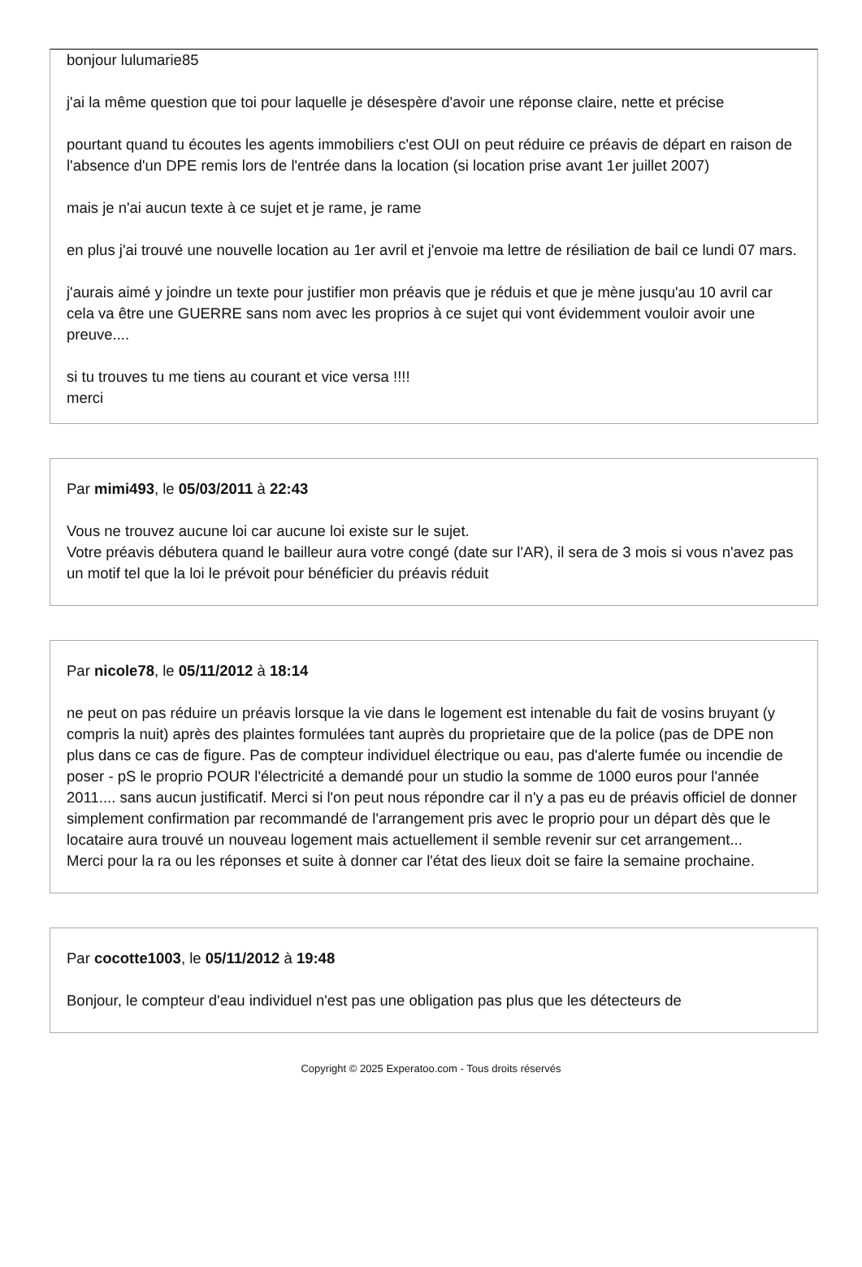bonjour lulumarie85
j'ai la même question que toi pour laquelle je désespère d'avoir une réponse claire, nette et précise
pourtant quand tu écoutes les agents immobiliers c'est OUI on peut réduire ce préavis de départ en raison de l'absence d'un DPE remis lors de l'entrée dans la location (si location prise avant 1er juillet 2007)
mais je n'ai aucun texte à ce sujet et je rame, je rame
en plus j'ai trouvé une nouvelle location au 1er avril et j'envoie ma lettre de résiliation de bail ce lundi 07 mars.
j'aurais aimé y joindre un texte pour justifier mon préavis que je réduis et que je mène jusqu'au 10 avril car cela va être une GUERRE sans nom avec les proprios à ce sujet qui vont évidemment vouloir avoir une preuve....
si tu trouves tu me tiens au courant et vice versa !!!!
merci
Par mimi493, le 05/03/2011 à 22:43
Vous ne trouvez aucune loi car aucune loi existe sur le sujet.
Votre préavis débutera quand le bailleur aura votre congé (date sur l'AR), il sera de 3 mois si vous n'avez pas un motif tel que la loi le prévoit pour bénéficier du préavis réduit
Par nicole78, le 05/11/2012 à 18:14
ne peut on pas réduire un préavis lorsque la vie dans le logement est intenable du fait de vosins bruyant (y compris la nuit) après des plaintes formulées tant auprès du proprietaire que de la police (pas de DPE non plus dans ce cas de figure. Pas de compteur individuel électrique ou eau, pas d'alerte fumée ou incendie de poser - pS le proprio POUR l'électricité a demandé pour un studio la somme de 1000 euros pour l'année 2011.... sans aucun justificatif. Merci si l'on peut nous répondre car il n'y a pas eu de préavis officiel de donner simplement confirmation par recommandé de l'arrangement pris avec le proprio pour un départ dès que le locataire aura trouvé un nouveau logement mais actuellement il semble revenir sur cet arrangement...
Merci pour la ra ou les réponses et suite à donner car l'état des lieux doit se faire la semaine prochaine.
Par cocotte1003, le 05/11/2012 à 19:48
Bonjour, le compteur d'eau individuel n'est pas une obligation pas plus que les détecteurs de
Copyright © 2025 Experatoo.com - Tous droits réservés